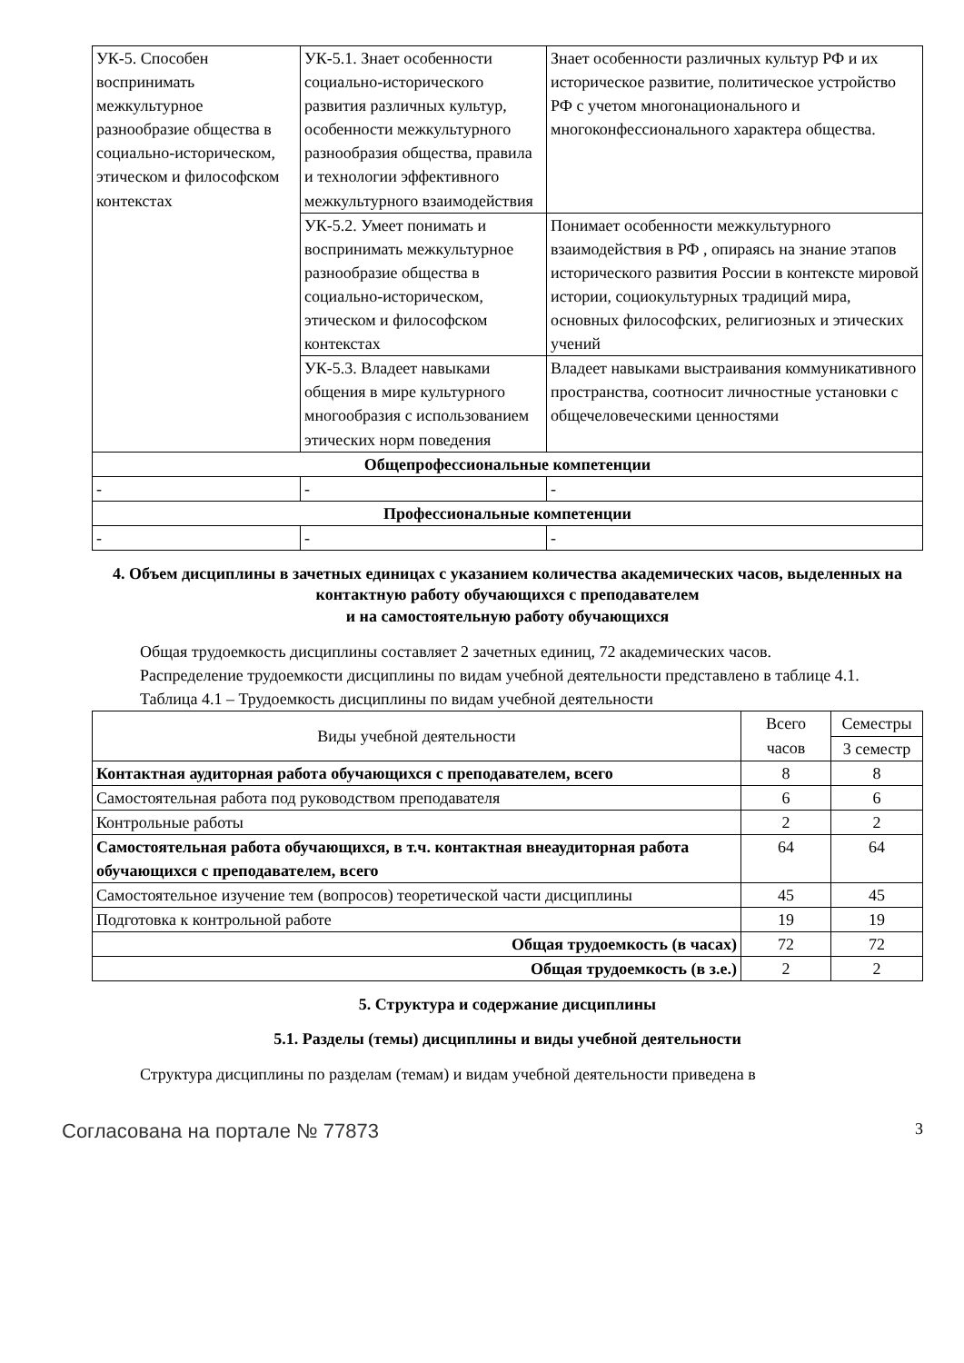| УК-5. Способен воспринимать межкультурное разнообразие общества в социально-историческом, этическом и философском контекстах | УК-5.1. Знает особенности социально-исторического развития различных культур, особенности межкультурного разнообразия общества, правила и технологии эффективного межкультурного взаимодействия | Знает особенности различных культур РФ и их историческое развитие, политическое устройство РФ с учетом многонационального и многоконфессионального характера общества. |
| | УК-5.2. Умеет понимать и воспринимать межкультурное разнообразие общества в социально-историческом, этическом и философском контекстах | Понимает особенности межкультурного взаимодействия в РФ , опираясь на знание этапов исторического развития России в контексте мировой истории, социокультурных традиций мира, основных философских, религиозных и этических учений |
| | УК-5.3. Владеет навыками общения в мире культурного многообразия с использованием этических норм поведения | Владеет навыками выстраивания коммуникативного пространства, соотносит личностные установки с общечеловеческими ценностями |
| Общепрофессиональные компетенции | | |
| - | - | - |
| Профессиональные компетенции | | |
| - | - | - |
4. Объем дисциплины в зачетных единицах с указанием количества академических часов, выделенных на контактную работу обучающихся с преподавателем
и на самостоятельную работу обучающихся
Общая трудоемкость дисциплины составляет 2 зачетных единиц, 72 академических часов.
Распределение трудоемкости дисциплины по видам учебной деятельности представлено в таблице 4.1.
Таблица 4.1 – Трудоемкость дисциплины по видам учебной деятельности
| Виды учебной деятельности | Всего часов | Семестры |
| --- | --- | --- |
| | | 3 семестр |
| Контактная аудиторная работа обучающихся с преподавателем, всего | 8 | 8 |
| Самостоятельная работа под руководством преподавателя | 6 | 6 |
| Контрольные работы | 2 | 2 |
| Самостоятельная работа обучающихся, в т.ч. контактная внеаудиторная работа обучающихся с преподавателем, всего | 64 | 64 |
| Самостоятельное изучение тем (вопросов) теоретической части дисциплины | 45 | 45 |
| Подготовка к контрольной работе | 19 | 19 |
| Общая трудоемкость (в часах) | 72 | 72 |
| Общая трудоемкость (в з.е.) | 2 | 2 |
5. Структура и содержание дисциплины
5.1. Разделы (темы) дисциплины и виды учебной деятельности
Структура дисциплины по разделам (темам) и видам учебной деятельности приведена в
Согласована на портале № 77873 3